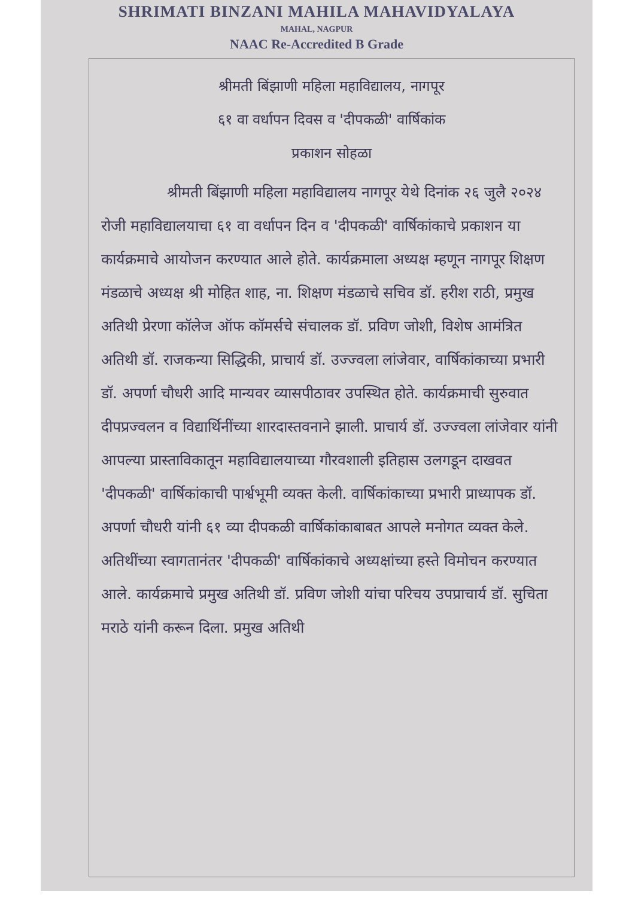SHRIMATI BINZANI MAHILA MAHAVIDYALAYA
MAHAL, NAGPUR
NAAC Re-Accredited B Grade
श्रीमती बिंझाणी महिला महाविद्यालय, नागपूर
६१ वा वर्धापन दिवस व 'दीपकळी' वार्षिकांक
प्रकाशन सोहळा
श्रीमती बिंझाणी महिला महाविद्यालय नागपूर येथे दिनांक २६ जुलै २०२४ रोजी महाविद्यालयाचा ६१ वा वर्धापन दिन व 'दीपकळी' वार्षिकांकाचे प्रकाशन या कार्यक्रमाचे आयोजन करण्यात आले होते. कार्यक्रमाला अध्यक्ष म्हणून नागपूर शिक्षण मंडळाचे अध्यक्ष श्री मोहित शाह, ना. शिक्षण मंडळाचे सचिव डॉ. हरीश राठी, प्रमुख अतिथी प्रेरणा कॉलेज ऑफ कॉमर्सचे संचालक डॉ. प्रविण जोशी, विशेष आमंत्रित अतिथी डॉ. राजकन्या सिद्धिकी, प्राचार्य डॉ. उज्ज्वला लांजेवार, वार्षिकांकाच्या प्रभारी डॉ. अपर्णा चौधरी आदि मान्यवर व्यासपीठावर उपस्थित होते. कार्यक्रमाची सुरुवात दीपप्रज्वलन व विद्यार्थिनींच्या शारदास्तवनाने झाली. प्राचार्य डॉ. उज्ज्वला लांजेवार यांनी आपल्या प्रास्ताविकातून महाविद्यालयाच्या गौरवशाली इतिहास उलगडून दाखवत 'दीपकळी' वार्षिकांकाची पार्श्वभूमी व्यक्त केली. वार्षिकांकाच्या प्रभारी प्राध्यापक डॉ. अपर्णा चौधरी यांनी ६१ व्या दीपकळी वार्षिकांकाबाबत आपले मनोगत व्यक्त केले. अतिथींच्या स्वागतानंतर 'दीपकळी' वार्षिकांकाचे अध्यक्षांच्या हस्ते विमोचन करण्यात आले. कार्यक्रमाचे प्रमुख अतिथी डॉ. प्रविण जोशी यांचा परिचय उपप्राचार्य डॉ. सुचिता मराठे यांनी करून दिला. प्रमुख अतिथी